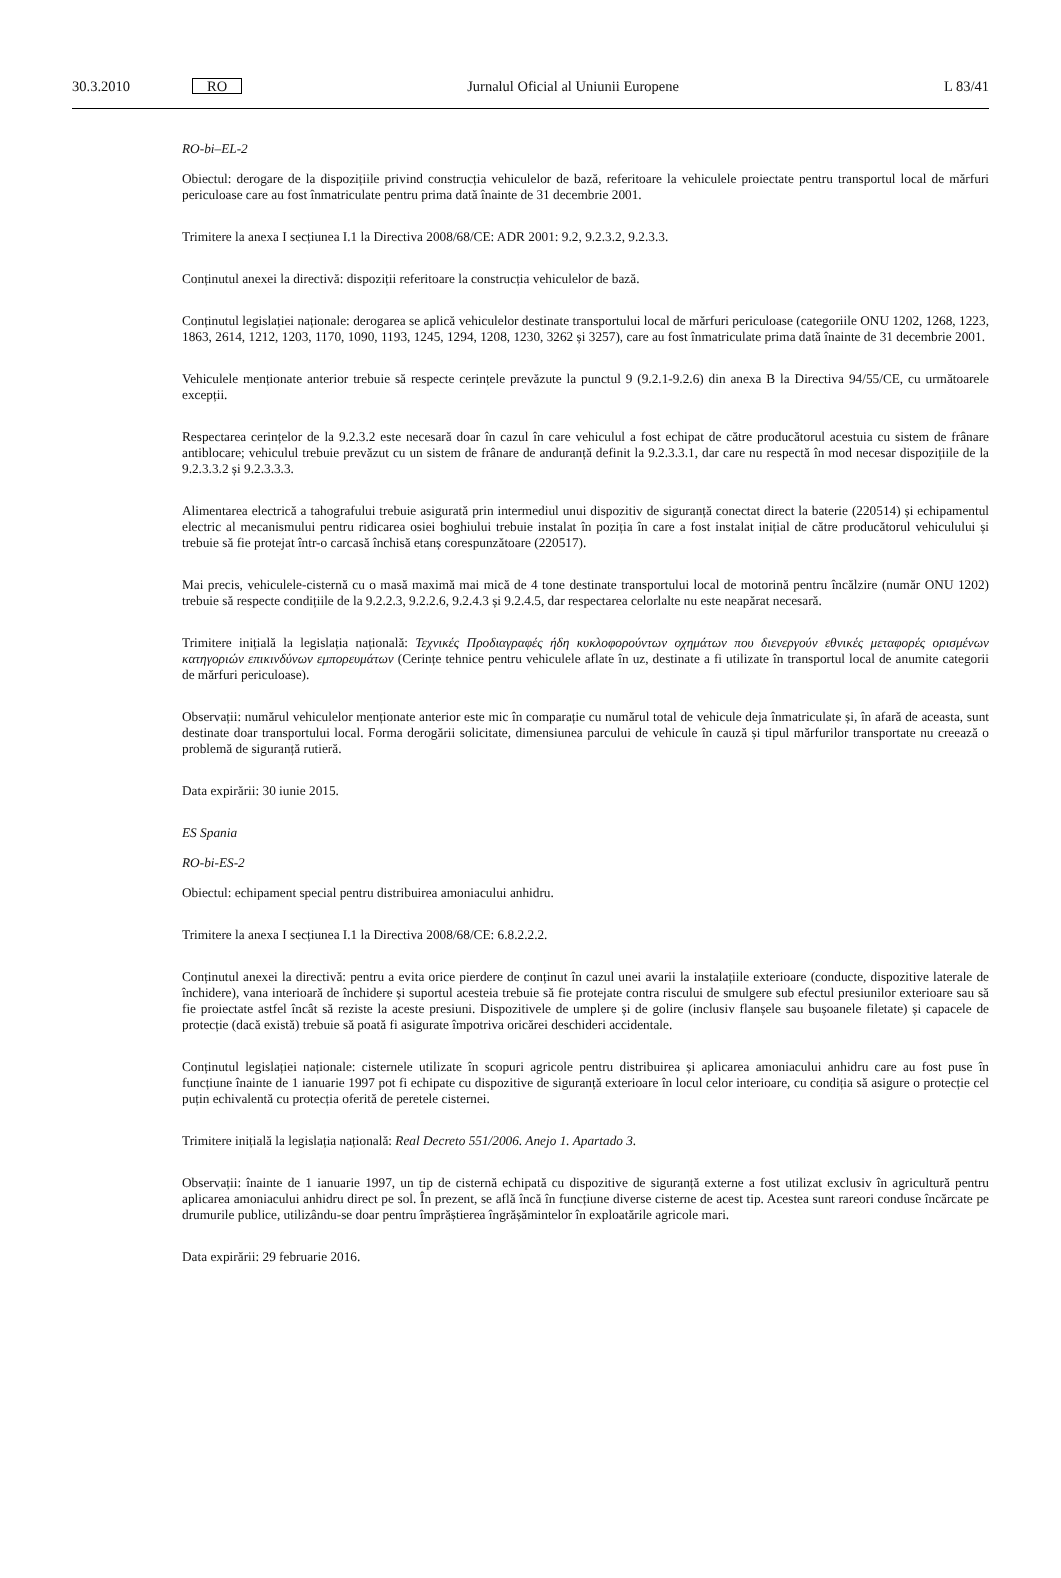30.3.2010 RO Jurnalul Oficial al Uniunii Europene L 83/41
RO-bi–EL-2
Obiectul: derogare de la dispozițiile privind construcția vehiculelor de bază, referitoare la vehiculele proiectate pentru transportul local de mărfuri periculoase care au fost înmatriculate pentru prima dată înainte de 31 decembrie 2001.
Trimitere la anexa I secțiunea I.1 la Directiva 2008/68/CE: ADR 2001: 9.2, 9.2.3.2, 9.2.3.3.
Conținutul anexei la directivă: dispoziții referitoare la construcția vehiculelor de bază.
Conținutul legislației naționale: derogarea se aplică vehiculelor destinate transportului local de mărfuri periculoase (categoriile ONU 1202, 1268, 1223, 1863, 2614, 1212, 1203, 1170, 1090, 1193, 1245, 1294, 1208, 1230, 3262 și 3257), care au fost înmatriculate prima dată înainte de 31 decembrie 2001.
Vehiculele menționate anterior trebuie să respecte cerințele prevăzute la punctul 9 (9.2.1-9.2.6) din anexa B la Directiva 94/55/CE, cu următoarele excepții.
Respectarea cerințelor de la 9.2.3.2 este necesară doar în cazul în care vehiculul a fost echipat de către producătorul acestuia cu sistem de frânare antiblocare; vehiculul trebuie prevăzut cu un sistem de frânare de anduranță definit la 9.2.3.3.1, dar care nu respectă în mod necesar dispozițiile de la 9.2.3.3.2 și 9.2.3.3.3.
Alimentarea electrică a tahografului trebuie asigurată prin intermediul unui dispozitiv de siguranță conectat direct la baterie (220514) și echipamentul electric al mecanismului pentru ridicarea osiei boghiului trebuie instalat în poziția în care a fost instalat inițial de către producătorul vehiculului și trebuie să fie protejat într-o carcasă închisă etanș corespunzătoare (220517).
Mai precis, vehiculele-cisternă cu o masă maximă mai mică de 4 tone destinate transportului local de motorină pentru încălzire (număr ONU 1202) trebuie să respecte condițiile de la 9.2.2.3, 9.2.2.6, 9.2.4.3 și 9.2.4.5, dar respectarea celorlalte nu este neapărat necesară.
Trimitere inițială la legislația națională: Τεχνικές Προδιαγραφές ήδη κυκλοφορούντων οχημάτων που διενεργούν εθνικές μεταφορές ορισμένων κατηγοριών επικινδύνων εμπορευμάτων (Cerințe tehnice pentru vehiculele aflate în uz, destinate a fi utilizate în transportul local de anumite categorii de mărfuri periculoase).
Observații: numărul vehiculelor menționate anterior este mic în comparație cu numărul total de vehicule deja înmatriculate și, în afară de aceasta, sunt destinate doar transportului local. Forma derogării solicitate, dimensiunea parcului de vehicule în cauză și tipul mărfurilor transportate nu creează o problemă de siguranță rutieră.
Data expirării: 30 iunie 2015.
ES Spania
RO-bi-ES-2
Obiectul: echipament special pentru distribuirea amoniacului anhidru.
Trimitere la anexa I secțiunea I.1 la Directiva 2008/68/CE: 6.8.2.2.2.
Conținutul anexei la directivă: pentru a evita orice pierdere de conținut în cazul unei avarii la instalațiile exterioare (conducte, dispozitive laterale de închidere), vana interioară de închidere și suportul acesteia trebuie să fie protejate contra riscului de smulgere sub efectul presiunilor exterioare sau să fie proiectate astfel încât să reziste la aceste presiuni. Dispozitivele de umplere și de golire (inclusiv flanșele sau bușoanele filetate) și capacele de protecție (dacă există) trebuie să poată fi asigurate împotriva oricărei deschideri accidentale.
Conținutul legislației naționale: cisternele utilizate în scopuri agricole pentru distribuirea și aplicarea amoniacului anhidru care au fost puse în funcțiune înainte de 1 ianuarie 1997 pot fi echipate cu dispozitive de siguranță exterioare în locul celor interioare, cu condiția să asigure o protecție cel puțin echivalentă cu protecția oferită de peretele cisternei.
Trimitere inițială la legislația națională: Real Decreto 551/2006. Anejo 1. Apartado 3.
Observații: înainte de 1 ianuarie 1997, un tip de cisternă echipată cu dispozitive de siguranță externe a fost utilizat exclusiv în agricultură pentru aplicarea amoniacului anhidru direct pe sol. În prezent, se află încă în funcțiune diverse cisterne de acest tip. Acestea sunt rareori conduse încărcate pe drumurile publice, utilizându-se doar pentru împrăștierea îngrășămintelor în exploatările agricole mari.
Data expirării: 29 februarie 2016.